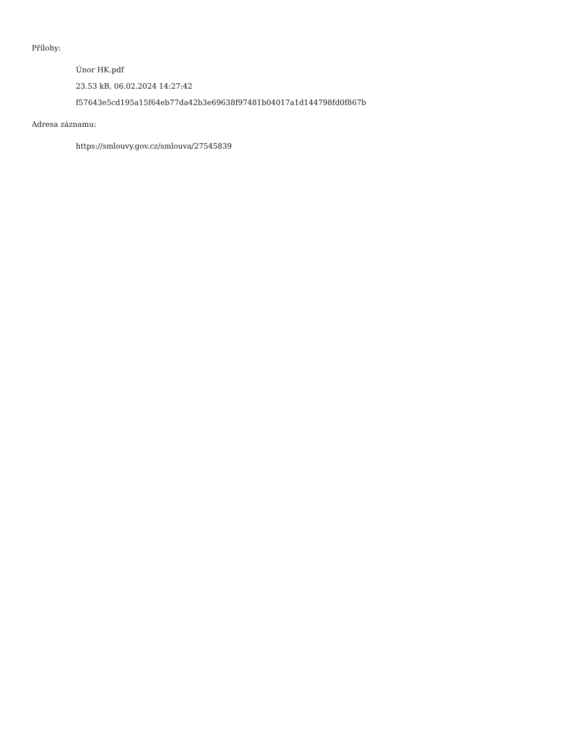Přílohy:
Únor HK.pdf
23.53 kB, 06.02.2024 14:27:42
f57643e5cd195a15f64eb77da42b3e69638f97481b04017a1d144798fd0f867b
Adresa záznamu:
https://smlouvy.gov.cz/smlouva/27545839